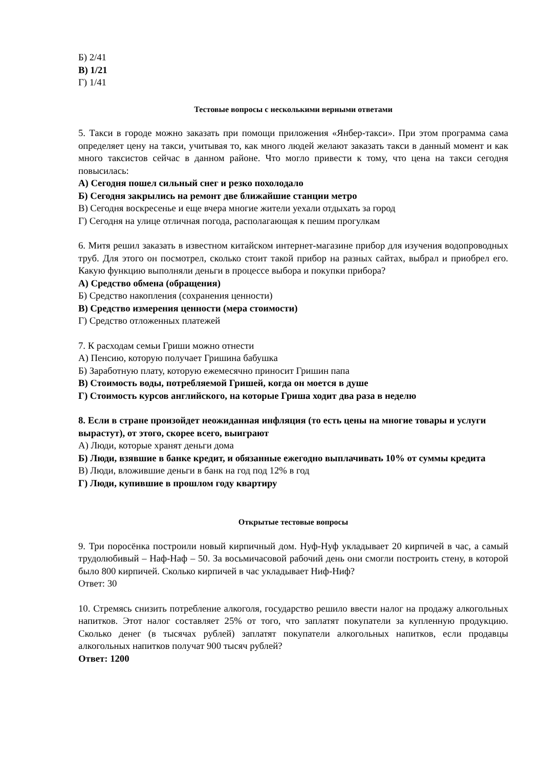Б) 2/41
В) 1/21
Г) 1/41
Тестовые вопросы с несколькими верными ответами
5. Такси в городе можно заказать при помощи приложения «Янбер-такси». При этом программа сама определяет цену на такси, учитывая то, как много людей желают заказать такси в данный момент и как много таксистов сейчас в данном районе. Что могло привести к тому, что цена на такси сегодня повысилась:
А) Сегодня пошел сильный снег и резко похолодало
Б) Сегодня закрылись на ремонт две ближайшие станции метро
В) Сегодня воскресенье и еще вчера многие жители уехали отдыхать за город
Г) Сегодня на улице отличная погода, располагающая к пешим прогулкам
6. Митя решил заказать в известном китайском интернет-магазине прибор для изучения водопроводных труб. Для этого он посмотрел, сколько стоит такой прибор на разных сайтах, выбрал и приобрел его. Какую функцию выполняли деньги в процессе выбора и покупки прибора?
А) Средство обмена (обращения)
Б) Средство накопления (сохранения ценности)
В) Средство измерения ценности (мера стоимости)
Г) Средство отложенных платежей
7. К расходам семьи Гриши можно отнести
А) Пенсию, которую получает Гришина бабушка
Б) Заработную плату, которую ежемесячно приносит Гришин папа
В) Стоимость воды, потребляемой Гришей, когда он моется в душе
Г) Стоимость курсов английского, на которые Гриша ходит два раза в неделю
8. Если в стране произойдет неожиданная инфляция (то есть цены на многие товары и услуги вырастут), от этого, скорее всего, выиграют
А) Люди, которые хранят деньги дома
Б) Люди, взявшие в банке кредит, и обязанные ежегодно выплачивать 10% от суммы кредита
В) Люди, вложившие деньги в банк на год под 12% в год
Г) Люди, купившие в прошлом году квартиру
Открытые тестовые вопросы
9. Три поросёнка построили новый кирпичный дом. Нуф-Нуф укладывает 20 кирпичей в час, а самый трудолюбивый – Наф-Наф – 50. За восьмичасовой рабочий день они смогли построить стену, в которой было 800 кирпичей. Сколько кирпичей в час укладывает Ниф-Ниф?
Ответ: 30
10. Стремясь снизить потребление алкоголя, государство решило ввести налог на продажу алкогольных напитков. Этот налог составляет 25% от того, что заплатят покупатели за купленную продукцию. Сколько денег (в тысячах рублей) заплатят покупатели алкогольных напитков, если продавцы алкогольных напитков получат 900 тысяч рублей?
Ответ: 1200